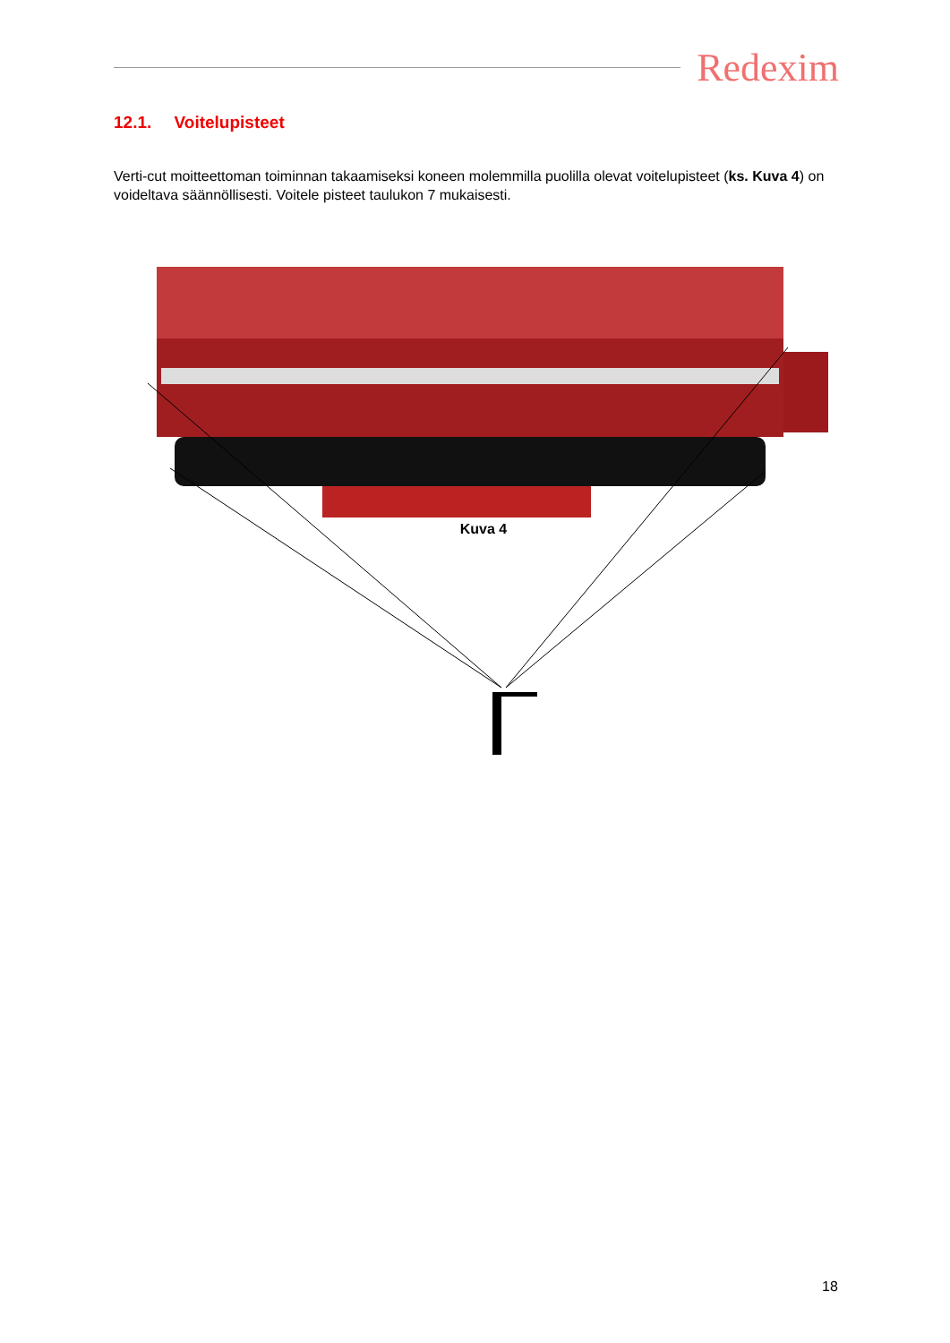Redexim
12.1. Voitelupisteet
Verti-cut moitteettoman toiminnan takaamiseksi koneen molemmilla puolilla olevat voitelupisteet (ks. Kuva 4) on voideltava säännöllisesti. Voitele pisteet taulukon 7 mukaisesti.
Kuva 4
18